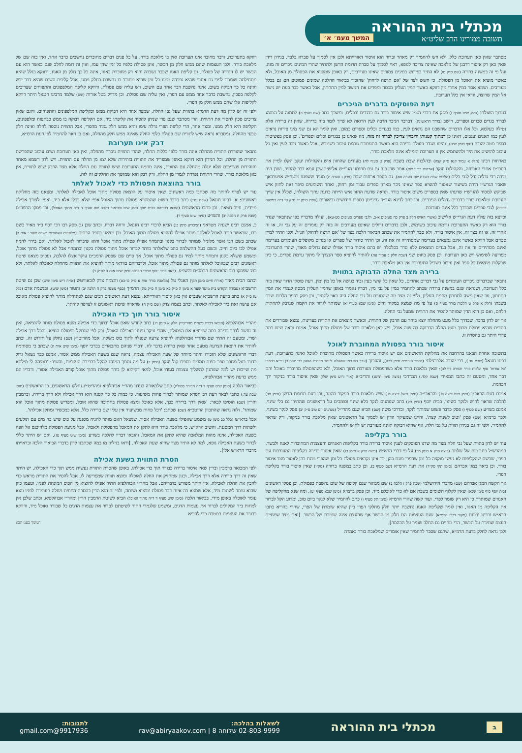מכתלי בית ההוראה
תשובה ממורינו הרב שליט״א
המשך מעמ׳ א׳
מסתבר שאין כאן תערובת כלל, ולא חש להחמיר רק מאחר וברור הוא איסור דאורייתא ולכן אין לסמוך על סברא בלבד. בנידון דידן שאין כאן רק איסור דרבנן של מלאכה שאינה צריכה לגופא, ראוי לסמוך על סברת תרומת הדשן ולהתיר שהרי המינים ניכרים זה מזה. ועל פי זה במשנה ברורה (שם ס״ק טו) לא התיר בפירוש במינים צמודים שאינו מעורבים, רק באופן שמוציא את הפסולת מן האוכל, ולא כאשר מוציא את האוכל מן הפסולת, כי חשש לצד של 'אם תרצה לדחוק' שהזכיר בביאור ההלכה שמינים סמוכים הם גם בכלל מעורבים. ושמא אסר במין אחרי מין דווקא כאשר המין העליון מכסה ומפריע את הגישה למין התחתון, אבל כאשר כבר כעת יש גישה אל המין שרוצה, וודאי אין כלל תערובת.
דעת הפוסקים בדברים הניכרים
בערוך השולחן (סימן שיט סעיף ז) פסק את דברי הט״ז שיש איסור בורר גם בבגדים ובכלים, ומשכך כתב (שם סעיף ח) לתמוה על המנהג לברור בגדים סכו״ם וספרים, ויישב (בדרך הראשונה) 'דבדבר הניכר הרבה לעין הרואה לא שייך לומר בזה ברירה, שאין זה ברירה אלא נטילה בעלמא. וכל אלו הדברים שחשבנו הם נראים לעין, כמו בבגדים וכלים וספרים כמובן. ואין לומר הא גם שני מיני פירות נראים לעין כמו תאנים וענבים, דאינו כן דמתוך קטנותן וריבויין צריכין לברור זה מזה, מה שאינו כן בבגדים וכלים וספרים'. וכן פסק בפשיטות בספר מטה יהודה (סוף סימן שיט), והיינו שגדר פעולת ברירה היא כאשר התערובת גורמת עיכוב בשימוש, אבל כאשר ניכר לעין ואין כל עיכוב להושיט את היד ולהשתמש אין זו תערובת וממילא אינה מלאכת בורר.
בארחות רבינו (חלק א עמוד קנא ס״ק קצה) ובהלכות שבת בשבת (פרק ט סעיף לח) מעידים שהחזון איש והקהילות יעקב הקלו למיין את הסכו״ם אחרי הארוחה, והקהילות יעקב (ארחות רבינו שם) אמר שדן בזה גם עם מחותנו הגרי״ש אלישיב שכן עמא דבר להתיר, ושכן היה מורה רבי גדליה נדל לגבי כלים (הלכות שבת בשבת שם הערה סא). גם בספר ארחות שבת (פרק ג הערה יז) מעיד ששמעו מהגר״ש אויערבאך שאביו הגרש״ז הורה בשיעור שאסור להוציא ספר שאינו ניכר מארון ספרים עבור זמן רחוק, ואחד השומעים סיפר זאת לחזון איש שביקש למסור להגרש״ז שדעתו שאין בספרים משום איסור בורר. ונראה שדעת החזון איש הייתה כדעת ערוך השולחן, שכלל אין שייך תערובת ומלאכת בורר בדברים גדולים הניכרים. וכן כתב לדינא הגר״ח גריניימן בספרו חידושים וביאורים (שבת סימן יד ס״ק טו ד״ה במשנה ברורה) לגבי ספרים שבדרך כלל אינם תערובת.
וכיוצא בזה עולה דעת הגרי״ש אלישיב (אשרי האיש חלק ב פרק כה סעיפים א-ב, ולגבי ספרים סעיפים סט-עא), ועולה מדבריו כפי שנתבאר שגדר בורר הוא רק כאשר התערובת גורמת עיכוב בשימוש, ולכן בדברים גדולים שאינם מעורבים זה בזה רק עומדים זה על גבי זה, או זה אחרי זה, או זה בצד זה, אין איסור בורר, ולא סבר להחמיר את שכתב הביאור הלכה בצד של 'אם תרצה לדחוק' הנ״ל. ולכן התיר למיין סכו״ם אבל דווקא כאשר אינם נמצאים בערימה שמסתירה זה את זה, וכן התיר סידור של ספרים או בגדים מקופלים העומדים בערימה ואינם מסתירים זה את זה, אבל בגדים המצאים ללא סדר בסלסלה יש בהם איסור בורר אפילו שהם גדולים מאוד, שהרי התערובת מפריעה לשימוש ויש כאן תערובת. וכן פסק בחוט שני (שבת חלק ב עמוד עה) להתיר להוציא ספר הנצרך לו מתוך ערמת ספרים, כי כיון שבקלות מוצאים כל ספר ואין עיכוב בשביל התערובת אין כאן מלאכת בורר.
ברירה מצד החלה הדבוקה בתווית
נתבאר שבדברים ניכרים העומדים על גבי דברים אחרים, כל שאין כל קושי בעין וביד בגישה אל כל מין ומין, דעת פוסקי הדור שאין בזה כלל תערובת, ושנראה שגם במשנה ברורה שכתב להחמיר במין על גבי מין, דבריו נאמרו באופן שהמין העליון מכסה לגמרי את המין התחתון, עד שאין גישה לתחתון מחמת העליון, ולפי זה מצד מה שהתווית על גבי החלה היה ראוי להתיר, וכן פסק בספר הלכות שבת בשבתו (חלק א פרק ט הלכות בורר סעיף ס) על פי מה שמצא במקור חיים (סימן שכא סעיף יא) שמותר לגרור את הקמח שנדבק לתחתית הלחם, ואם כן הוא הדין שמותר להסיר את התווית שמעל גבי החלה.
אך יש לדון בדבר, שבדרך כלל מעט מהחלה יוצא ביחד עם הדבק של התווית, וכאשר מוצאים את התווית בעדינות, נמצא שבוררים את התווית שהיא פסולת מתוך מעט החלה הדבוקה בה שזה אוכל, ויש כאן מלאכת בורר של פסולת מתוך אוכל. אמנם נראה שיש כמה צדדי היתר גם בהסרה זו.
איסור בורר בפסולת המחוברת לאוכל
בתשובה אחרת הבאנו בהרחבה את מחלוקת הראשונים אם יש איסור ברירה כאשר הפסולת מחוברת לאוכל ואינה בתערובת; דעת רבינו חננאל (שבת עד.), רבי יהודה אלברצלוני (בספר העיתים סימן רכה), והערוך (ערך דש כמו שהעלה לייסד מדבריו הגאון רבי יוסף בן ג׳וייא בספרו 'טל אורות' סוף הלכות בורר והזורה דף לב): שאין מלאכת בורר אלא כשהפסולת מעורבת בתוך האוכל, ולא כשהפסולת מחוברת באוכל והם דבר אחד, ומטעם זה כתבו המאירי (שבת קלד.) המרדכי (ביצה סימן תרסג) והריב״א (אור זרוע סימן שלו) שאין איסור בורר בניקור ירך הבהמה.
אמנם דעת הראב״ן (סימן תיט ביצה ט.) והראבי״ה (סימן תשל ביצה ט.) שיש מלאכת בורר בניקור בהמה, וכן דעת תרומת הדשן (סימן פד) להלכה שראוי לחוש ולנקר בשינוי. בבית יוסף (סימן תק) כתב שנוהגים לנקר בלא שינוי וסומכים על הראשונים שהתירו גם בלי שינוי, אמנם בשו״ע (שם סעיף ו) פסק כדבר פשוט שמותר לנקר, ובדרכי משה (שם) הביא שגם מהרי״ל (מנהגים יום טוב ס״ק יב) פסק לנקר בשינוי, ולכך ברמ״א (שם) פסק 'וטוב לשנות קצת'. והיינו שמעיקר הדין יש לסמוך על הראשונים שאין מלאכת בורר בניקור, ורק שראוי להחמיר. ולפי זה גם בנידון תווית על גבי חלה, אף שהיא דבוקה ואינה מעורבת יש לחוש ולהחמיר.
בורר בקליפה
עוד יש לדון בתוית שעל גבי חלה מצד מה שדנו הפוסקים לענין איסור ברירה בורר בקליפות האגוזים והעצמות המחוברות לאגוז ולבשר. המהרש״ל כתב בים של שלמה (ביצה פרק א סימן מב) על פי דברי הרא״ש (ביצה פרק א סימן כג) שאין איסור ברירה בקליפות המעורבות עם הפרי, שכשם שהקליפות לא נעשו מוקצה כל זמן שהפרי מונח בהן, כך אינן נקראים פסולת כל זמן שהפרי מונח בהן לאסור מצד איסור בורר, וכן ביאר במגן אברהם (סימן תקי סק״ד) את דעת הרמ״א (שם סעיף ב), וכן כתב במשנה ברורה (סק״י) שאין איסור בורר בקליפת הפרי.
אך הקשה המגן אברהם (שם) מדברי הירושלמי (שבת פרק ז הלכה ב) שם מבואר שגם קליפה של שום נחשבת כפסולת, וכן פסקו ראשונים (בית יוסף סוף סימן שכא) שאין לקלוף השומים בשבת אם לא כדי לאוכלם מיד, וכן פסק ברמ״א (סימן שכא סעיף יט), ומה שנא מהקליפה של האגוזים שמותרת כי היא רק שומר לפרי. ועוד קשה שהרי הרמ״א (סימן תק סעיף ו) כתב להחמיר שלא לנקר ביום טוב, ומדוע הקל לברור את הקליפה מן האגוז, ואין לומר שקליפת האגוז נחשבת יותר חלק מחלקי הפרי כיון שהיא שומרת של הפרי, שהרי בהדיא כתבו הרא״ש ורבינו ירוחם (מקור דברי הרמ״א) שגם העצמות הם חלק מן הבשר אף שהעצם אינה שומרת של הבשר. [ואם מצד שמחיים העצם שומרת על הבשר, הרי מחיים גם החלב שומר על הבהמה].
ולכן נראה לחלק בדעת הרמ״א, שהגם שסבר להחמיר שאין אומרים שמלאכת בורר נאמרה
דווקא בתערובת, ודבר מחובר אינו תערובת ואין בו מלאכת בורר, על כל פנים דברים מחוברים נחשבים כדבר אחד, ואין בזה שם של מלאכת בורר. ולכן העצמות שהם ממש חלק מן הבשר, אינן פסולת כלפיו כל זמן שהן עמו, ואין זה דומה לחלב שגם כאשר הוא עם הבשר יש לו הגדרה של פסולת. גם קליפת האגוז שכבר נשברה והיא רק מחוברת באגוז, אינה כל כך חלק מן האגוז, ודווקא בגלל שהיא מתחילתה שומרת לפרי גם אחרי שהיא נפרדה ממנו כל זמן שהיא מחובר בו נחשבת כחלק ממנו. אבל קליפת השום שהיא דבר יבש ואינה כל כך דבוקה בשום, אינה נחשבת דבר אחד עם השום, ויש עליה שם פסולת. ודווקא קליפת המלפפונים והתפוחים שצריכים לקלפה בסכין, נחשבת כדבר אחד ממש עם הפרי, ואין עליה שם פסולת. וכן מדויק בטל אורות (שם) שלמד מרבינו חננאל היתר דווקא לקליפות אלו שהם ממש חלק מן הפרי.
ולפי זה יש לדון מה דעת הרמ״א בתווית שעל גבי החלה, שמצד אחד היא דבוקה ממש וכקליפת המלפפונים והתפוחים, והגם שאין צריכים סכין להסיר את התווית, הרי מסתבר שגם פרי שניתן להסיר את קליפתו ביד, אם הקליפה דבוקה בו ממש כבתפוח ומלפפונים, הקליפה היא חלק ממנו. ומצד אחר, הרי קליפת הפרי גדלה עימו והיא ממש חלק גמור מהפרי, אבל התווית נוספה לחלה ואינה חלק טבעי מהחלה, ומסברא נראה שיש לתווית שם פסולת כלפי החלה שאינה ממש חלק מהחלה, ואם כן ראוי להחמיר לפי דעת הרמ״א.
דבק אינו תערובת
נתבאר שהורדת התווית מהחלה אינה בורר כלפי כללות החלה, שהרי התווית ניכרת מהחלה, ואין כאן תערובת ושום עיכוב שהפרשת התווית מן החלה, וכל הנידון הוא דווקא באופן שמפריד את התווית בזהירות שלא יצא מן החלה עם התווית. ויש לדון דשמא מאחר והזהירות שצריכים שלא יעלה מהחלה עם התווית, אינה מחמת התערובת שיש לתווית עם החלה אלא מצד הדבק שיש לתווית, אין כאן מלאכת בורר, שהרי התווית נפרדת לגמרי מן החלה, ורק דבק הוא שמושך את החלקים זה לזה.
בורר בהוצאת הפסולת כדי לאכול לאלתר
עוד יש לצרף להיתר מה שכתבו כמה ראשונים שאין איסור על הוצאת פסולת מתוך אוכל לאכילה לאלתר. ומצאנו בזה מחלוקת ראשונים: א. רבינו חננאל (שבת עד:) כתב כדבר פשוט שהמוציא פסולת מתוך האוכל אפי׳ שלא בכלי אלא ביד, ואפי׳ לצורך אכילה מיידית, חייב חטאת. וכן כתבו הראשונים (הובאו דבריהם בבית יוסף סימן שיט ובביאור הלכה שם סעיף ד ד״ה מתוך האוכל), וכן פסקו הרמב״ם (שבת פרק ח הלכה יב) והשו״ע (סימן שיט סעיף ד).
ב. אמנם רבינו ישעיה מטראני (המכריע סימן כג) הביא לדברי רבינו חננאל, ודחה דבריו, וכתב שכן גם פסק רבו רבי יוסף ב״ר מאיר בשם רבו, שכאשר בורר לאכול לאלתר מותר אפילו להוציא פסולת מתוך האוכל. וכן מצאנו בספר הבתים (מלאכות האסורות בשבת שער ׳ אות ב) שכתב בשם רבי אשר מלוניל שמותר לברור בקנון ובתמחוי אפילו פסולת מתוך אוכל והוא שיברור לאכול לאלתר. ואם בירר להניח אפילו לבו ביום חייב. ובשם בעל ההשלמה כתב שלאלתר מותר לברור אוכל מתוך פסולת בקנון ובתמחוי אבל לא פסולת מתוך אוכל, ומשמע ששלא בקנון ותמחוי מותר למיד גם פסולת מתוך אוכל. אך סיים שם שפסק הרמב״ם עיקר אצלו להלכה. ועכ״פ מצאנו שיטת ראשונים רבים שבאוכל לאלתר מותר גם פסולת מתוך אוכל, ולדבריהם בוודאי מותר להוציא את התווית מהחלה לאוכלה לאלתר, ולא כמו שפסקו רוב הראשונים הרמב״ם והשו״ע. (ראה ברכי יוסף שיורי הברכה סימן שיט אות ב לס״ק ד)
וכתבו הבית מאיר (אורח חיים סימן תקי) האגלי טל (מלאכת בורר אות א ס״ק כו-כט) והצמח צדק לובאוויטש (או״ח ריש סימן שיט) שכן גם שיטת הרשב״א (עבודת הקודש בית מועד שער א סימן ה ס״ק כא סימן ח ס״ק מה) הרמ״ך (כסף משנה פרק ח הלכה יב) והטור (סימן שיט). ובנשמת אדם (כלל טז ס״ק א) כתב בדעת הרשב״א שעכ״פ אין כאן איסור דאורייתא. נמצא דעת ראשונים רבים שגם לכתחילה מותר להוציא פסולת מאוכל אם עושה זאת ביד לאכילה לאלתר, וכתב בצמח צדק (שם ס״ק ה) שראויה שיטת ראשונים זו לצרפה להיתר.
איסור בורר תוך כדי האכילה
מהר״י אבוהלפיא (הובאו דבריו בשו״ת מהריט״ץ חלק א סימן רג) כתב לחדש שאם אוכל ובתוך כדי אכילה מוצא פסולת מותר להוציאה, ואין זה נחשב לדרך ברירה במה שמוציא את הפסולת, שהרי עיקר עינינו באכילת האוכל, ורק לפי שנתקל בפסולת הוציא, והכל דרך אכילה ושרי. ומטעם זה התיר שם מהר״י אבוהלפיא להוציא צרעה שנפלה לתוך כוס משקה, אבל מהריט״ץ (שם) נחלק על חידוש זה, וכתב להתיר את הוצאת הצרעה מטעם אחר שאין ברירה בדבר לח. ודברי שניהם מתבארים בברכי יוסף (סימן שיט אות ה) שכתב כי מסתימת דברי הראשונים שלא הזכירו היתר מיוחד של שעת האכילה עצמה, נראה שגם בשעת האכילה ממש אסור. אמנם כבר נשאל גדול בדורו בעל מחבר ספר כפות תמרים בספרו קול יעקב (סימן ב) על מה נסמך המנהג להקל בברירת העצמות, והשיב: 'תמיהה לי מילתא מה שייכות יש למה שנוהגין להשליך עצמות בעודו אוכל, למאי דקיימא לן בורר פסולת מתוך אוכל קודם האכילה אסור'. ודבריו הם ממש כדעת מהר״י אבוהלפיא.
בביאור הלכה (סימן שיט סעיף ד ד״ה הבורר פסולת) כתב שלכאורה בנידון מהר״י אבוהלפיא ומהריט״ץ נחלקו הראשונים, כי הראשונים (תוס׳ שבת עד.) כתבו לבאר דעת רב חסדא שמותר לברור פחות משיעור, כי כמות כל כך קטנה הוא דרך אכילה ולא דרך ברירה. וברמב״ן והר״ן (שם) הוסיפו לבאר: 'שאין דרך ברירה בכך, אלא כאוכל ומצא פסולת בחתיכה שהוא אוכל, ומפריש פסולת מתוך אוכל הוא שמותר'. ולזה נראה שהתכוון הריטב״א (שם) שכתב: 'דכל פחות מכשיעור אין עליו שם ברירה כלל, אלא כמכשיר ומתקן אכילתו'.
אבל ברא״ש (כלל כב סימן ט) משמע שאפילו בשעת האכילה אסור, שנשאל האם מותר להניח מסננת על כוס שיש בה מים עם תולעים ולשתות דרך המסננת, והשיב הרא״ש, כי מלאכת בורר היא לתקן את המאכל מהפסולת ולאכול, אבל מניעת הפסולת מלהיכנס אל הפה בשעת האכילה, אינה מהות המלאכה שהיא לתקן את המאכל. והובאו דבריו להלכה בשו״ע (סימן שיט סעיף טז). ואם יש היתר כללי לברור בשעת האכילה גופא, למה לא התיר מצד שהיא שעת האכילה. [וראו בגיליון מו במה שכתבנו לדון בדברי הביאור הלכה ובראייתו מדברי הרא״ש אלו].
הסרת התווית בשעת אכילה
ולפי המבואר ברמב״ן ובר״ן שאין איסור ברירה בבורר תוך כדי אכילתו, באופן שהסרת התווית נעשית ממש תוך כדי האכילה, יש היתר שאין זה דרך ברירה אלא דרך אכילה, וכגון שמחזיק את החלה לאוכלה ומוצא תווית שמפריעה לו, אבל להסיר את התווית מראש כדי להכין את החלה לאכילה, אין היתר מפורש בדבריהם. אבל מהר״י אבוהלפיא התיר אפילו להוציא מן הכוס המונחת לפניו, וטעמו כיון שהוא עומד לשתות מיד, אלא שמצא בה איזה דבר פסולת ומוציא ושותה, ולפי זה הוא הדין בהסרת התווית מחלה העומדת לפניו והוא עומד לאוכלה באופן מידי. בביאור הלכה (סימן שיט סעיף ד ד״ה מתוך האוכל) הביא לשיטת הרמב״ן הר״ן ומהר״י אבוהלפיא, וכתב שלכן אין למחות ביד המקילים לברור את עצמות הדגים, ומשמע שלגמרי התיר לשיטתם לברור את עצמות הדגים כל שבורר ואוכל מיד, ודווקא בבורר את העצמות במטבח כדי להביא
המשך בעמ הבא
ב מכתלי בית ההוראה לשאלות בהלכה:
02-803-9999 שלוחה 8 | rav@abiryaakov.com לתגובות:
9917936@gmail.com